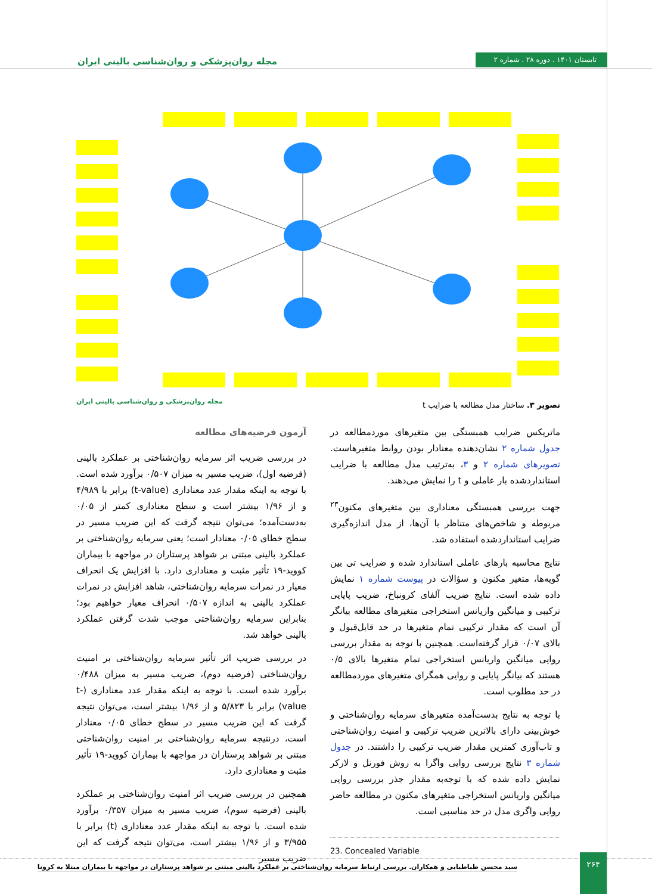مجله روان‌پزشکی و روان‌شناسی بالینی ایران تابستان ۱۴۰۱ . دوره ۲۸ . شماره ۲
مجله روان‌پزشکی و روان‌شناسی بالینی ایران
تصویر ۳. ساختار مدل مطالعه با ضرایب t
ماتریکس ضرایب همبستگی بین متغیرهای موردمطالعه در جدول شماره ۲ نشان‌دهنده معنادار بودن روابط متغیرهاست. تصویرهای شماره ۲ و ۳، به‌ترتیب مدل مطالعه با ضرایب استانداردشده بار عاملی و t را نمایش می‌دهند.
جهت بررسی همبستگی معناداری بین متغیرهای مکنون<sup>۲۳</sup> مربوطه و شاخص‌های متناظر با آن‌ها، از مدل اندازه‌گیری ضرایب استانداردشده استفاده شد.
نتایج محاسبه بارهای عاملی استاندارد شده و ضرایب تی بین گویه‌ها، متغیر مکنون و سؤالات در پیوست شماره ۱ نمایش داده شده است. نتایج ضریب آلفای کرونباخ، ضریب پایایی ترکیبی و میانگین واریانس استخراجی متغیرهای مطالعه بیانگر آن است که مقدار ترکیبی تمام متغیرها در حد قابل‌قبول و بالای ۰/۰۷ قرار گرفته‌است. همچنین با توجه به مقدار بررسی روایی میانگین واریانس استخراجی تمام متغیرها بالای ۰/۵ هستند که بیانگر پایایی و روایی همگرای متغیرهای موردمطالعه در حد مطلوب است.
با توجه به نتایج بدست‌آمده متغیرهای سرمایه روان‌شناختی و خوش‌بینی دارای بالاترین ضریب ترکیبی و امنیت روان‌شناختی و تاب‌آوری کمترین مقدار ضریب ترکیبی را داشتند. در جدول شماره ۳ نتایج بررسی روایی واگرا به روش فورنل و لارکر نمایش داده شده که با توجه‌به مقدار جذر بررسی روایی میانگین واریانس استخراجی متغیرهای مکنون در مطالعه حاضر روایی واگری مدل در حد مناسبی است.
23. Concealed Variable
آزمون فرضیه‌های مطالعه
در بررسی ضریب اثر سرمایه روان‌شناختی بر عملکرد بالینی (فرضیه اول)، ضریب مسیر به میزان ۰/۵۰۷ برآورد شده است. با توجه به اینکه مقدار عدد معناداری (t-value) برابر با ۴/۹۸۹ و از ۱/۹۶ بیشتر است و سطح معناداری کمتر از ۰/۰۵ به‌دست‌آمده؛ می‌توان نتیجه گرفت که این ضریب مسیر در سطح خطای ۰/۰۵ معنادار است؛ یعنی سرمایه روان‌شناختی بر عملکرد بالینی مبتنی بر شواهد پرستاران در مواجهه با بیماران کووید-۱۹ تأثیر مثبت و معناداری دارد. با افزایش یک انحراف معیار در نمرات سرمایه روان‌شناختی، شاهد افزایش در نمرات عملکرد بالینی به اندازه ۰/۵۰۷ انحراف معیار خواهیم بود؛ بنابراین سرمایه روان‌شناختی موجب شدت گرفتن عملکرد بالینی خواهد شد.
در بررسی ضریب اثر تأثیر سرمایه روان‌شناختی بر امنیت روان‌شناختی (فرضیه دوم)، ضریب مسیر به میزان ۰/۴۸۸ برآورد شده است. با توجه به اینکه مقدار عدد معناداری (t-value) برابر با ۵/۸۲۳ و از ۱/۹۶ بیشتر است، می‌توان نتیجه گرفت که این ضریب مسیر در سطح خطای ۰/۰۵ معنادار است، درنتیجه سرمایه روان‌شناختی بر امنیت روان‌شناختی مبتنی بر شواهد پرستاران در مواجهه با بیماران کووید-۱۹ تأثیر مثبت و معناداری دارد.
همچنین در بررسی ضریب اثر امنیت روان‌شناختی بر عملکرد بالینی (فرضیه سوم)، ضریب مسیر به میزان ۰/۳۵۷ برآورد شده است. با توجه به اینکه مقدار عدد معناداری (t) برابر با ۳/۹۵۵ و از ۱/۹۶ بیشتر است، می‌توان نتیجه گرفت که این ضریب مسیر
سید محسن طباطبایی و همکاران. بررسی ارتباط سرمایه روان‌شناختی بر عملکرد بالینی مبتنی بر شواهد پرستاران در مواجهه با بیماران مبتلا به کرونا
۲۶۴